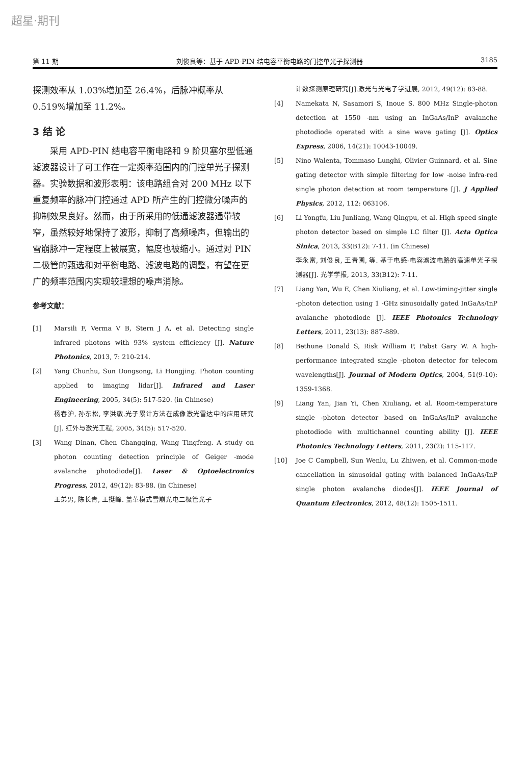超星·期刊
第 11 期 刘俊良等：基于 APD-PIN 结电容平衡电路的门控单光子探测器 3185
探测效率从 1.03%增加至 26.4%，后脉冲概率从 0.519%增加至 11.2%。
3 结 论
采用 APD-PIN 结电容平衡电路和 9 阶贝塞尔型低通滤波器设计了可工作在一定频率范围内的门控单光子探测器。实验数据和波形表明：该电路组合对 200 MHz 以下重复频率的脉冲门控通过 APD 所产生的门控微分噪声的抑制效果良好。然而，由于所采用的低通滤波器通带较窄，虽然较好地保持了波形，抑制了高频噪声，但输出的雪崩脉冲一定程度上被展宽，幅度也被缩小。通过对 PIN 二极管的甄选和对平衡电路、滤波电路的调整，有望在更广的频率范围内实现较理想的噪声消除。
参考文献：
[1] Marsili F, Verma V B, Stern J A, et al. Detecting single infrared photons with 93% system efficiency [J]. Nature Photonics, 2013, 7: 210-214.
[2] Yang Chunhu, Sun Dongsong, Li Hongjing. Photon counting applied to imaging lidar[J]. Infrared and Laser Engineering, 2005, 34(5): 517-520. (in Chinese)
杨春沪, 孙东松, 李洪敬.光子累计方法在成像激光雷达中的应用研究[J]. 红外与激光工程, 2005, 34(5): 517-520.
[3] Wang Dinan, Chen Changqing, Wang Tingfeng. A study on photon counting detection principle of Geiger -mode avalanche photodiode[J]. Laser & Optoelectronics Progress, 2012, 49(12): 83-88. (in Chinese)
王弟男, 陈长青, 王挺峰. 盖革模式雪崩光电二极管光子
计数探测原理研究[J].激光与光电子学进展, 2012, 49(12): 83-88.
[4] Namekata N, Sasamori S, Inoue S. 800 MHz Single-photon detection at 1550 -nm using an InGaAs/InP avalanche photodiode operated with a sine wave gating [J]. Optics Express, 2006, 14(21): 10043-10049.
[5] Nino Walenta, Tommaso Lunghi, Olivier Guinnard, et al. Sine gating detector with simple filtering for low -noise infra-red single photon detection at room temperature [J]. J Applied Physics, 2012, 112: 063106.
[6] Li Yongfu, Liu Junliang, Wang Qingpu, et al. High speed single photon detector based on simple LC filter [J]. Acta Optica Sinica, 2013, 33(B12): 7-11. (in Chinese)
李永富, 刘俊良, 王青圃, 等. 基于电感-电容滤波电路的高速单光子探测器[J]. 光学学报, 2013, 33(B12): 7-11.
[7] Liang Yan, Wu E, Chen Xiuliang, et al. Low-timing-jitter single -photon detection using 1 -GHz sinusoidally gated InGaAs/InP avalanche photodiode [J]. IEEE Photonics Technology Letters, 2011, 23(13): 887-889.
[8] Bethune Donald S, Risk William P, Pabst Gary W. A high-performance integrated single -photon detector for telecom wavelengths[J]. Journal of Modern Optics, 2004, 51(9-10): 1359-1368.
[9] Liang Yan, Jian Yi, Chen Xiuliang, et al. Room-temperature single -photon detector based on InGaAs/InP avalanche photodiode with multichannel counting ability [J]. IEEE Photonics Technology Letters, 2011, 23(2): 115-117.
[10] Joe C Campbell, Sun Wenlu, Lu Zhiwen, et al. Common-mode cancellation in sinusoidal gating with balanced InGaAs/InP single photon avalanche diodes[J]. IEEE Journal of Quantum Electronics, 2012, 48(12): 1505-1511.